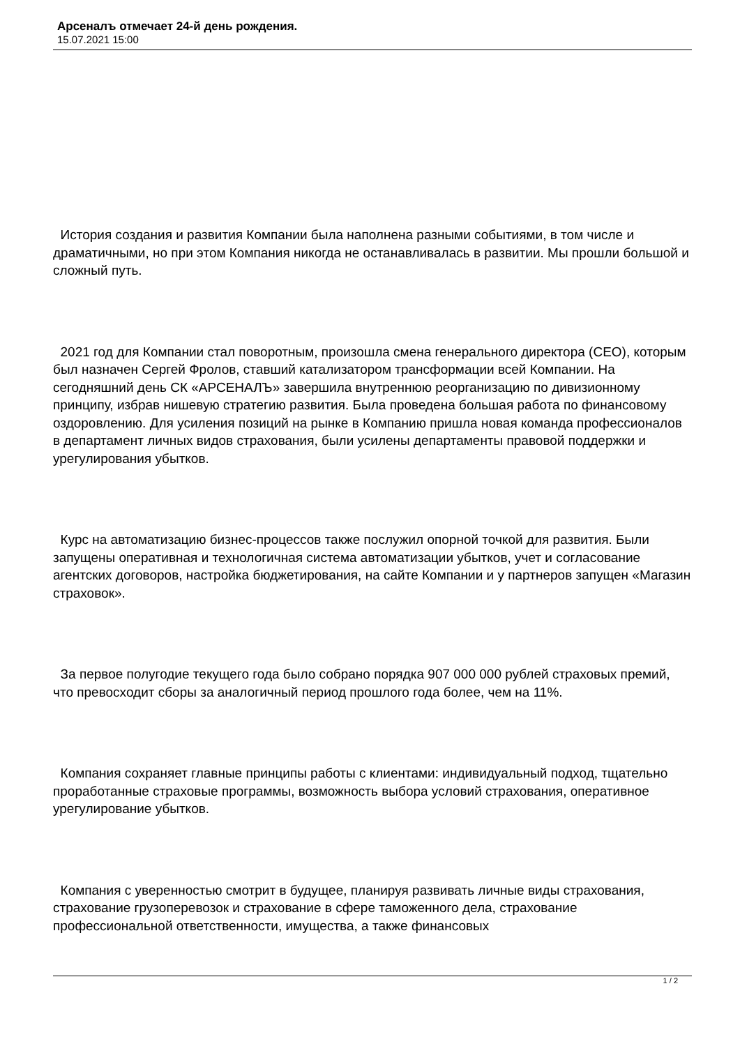Арсеналъ отмечает 24-й день рождения.
15.07.2021 15:00
История создания и развития Компании была наполнена разными событиями, в том числе и драматичными, но при этом Компания никогда не останавливалась в развитии. Мы прошли большой и сложный путь.
2021 год для Компании стал поворотным, произошла смена генерального директора (CEO), которым был назначен Сергей Фролов, ставший катализатором трансформации всей Компании. На сегодняшний день СК «АРСЕНАЛЪ» завершила внутреннюю реорганизацию по дивизионному принципу, избрав нишевую стратегию развития. Была проведена большая работа по финансовому оздоровлению. Для усиления позиций на рынке в Компанию пришла новая команда профессионалов в департамент личных видов страхования, были усилены департаменты правовой поддержки и урегулирования убытков.
Курс на автоматизацию бизнес-процессов также послужил опорной точкой для развития. Были запущены оперативная и технологичная система автоматизации убытков, учет и согласование агентских договоров, настройка бюджетирования, на сайте Компании и у партнеров запущен «Магазин страховок».
За первое полугодие текущего года было собрано порядка 907 000 000 рублей страховых премий, что превосходит сборы за аналогичный период прошлого года более, чем на 11%.
Компания сохраняет главные принципы работы с клиентами: индивидуальный подход, тщательно проработанные страховые программы, возможность выбора условий страхования, оперативное урегулирование убытков.
Компания с уверенностью смотрит в будущее, планируя развивать личные виды страхования, страхование грузоперевозок и страхование в сфере таможенного дела, страхование профессиональной ответственности, имущества, а также финансовых
1 / 2